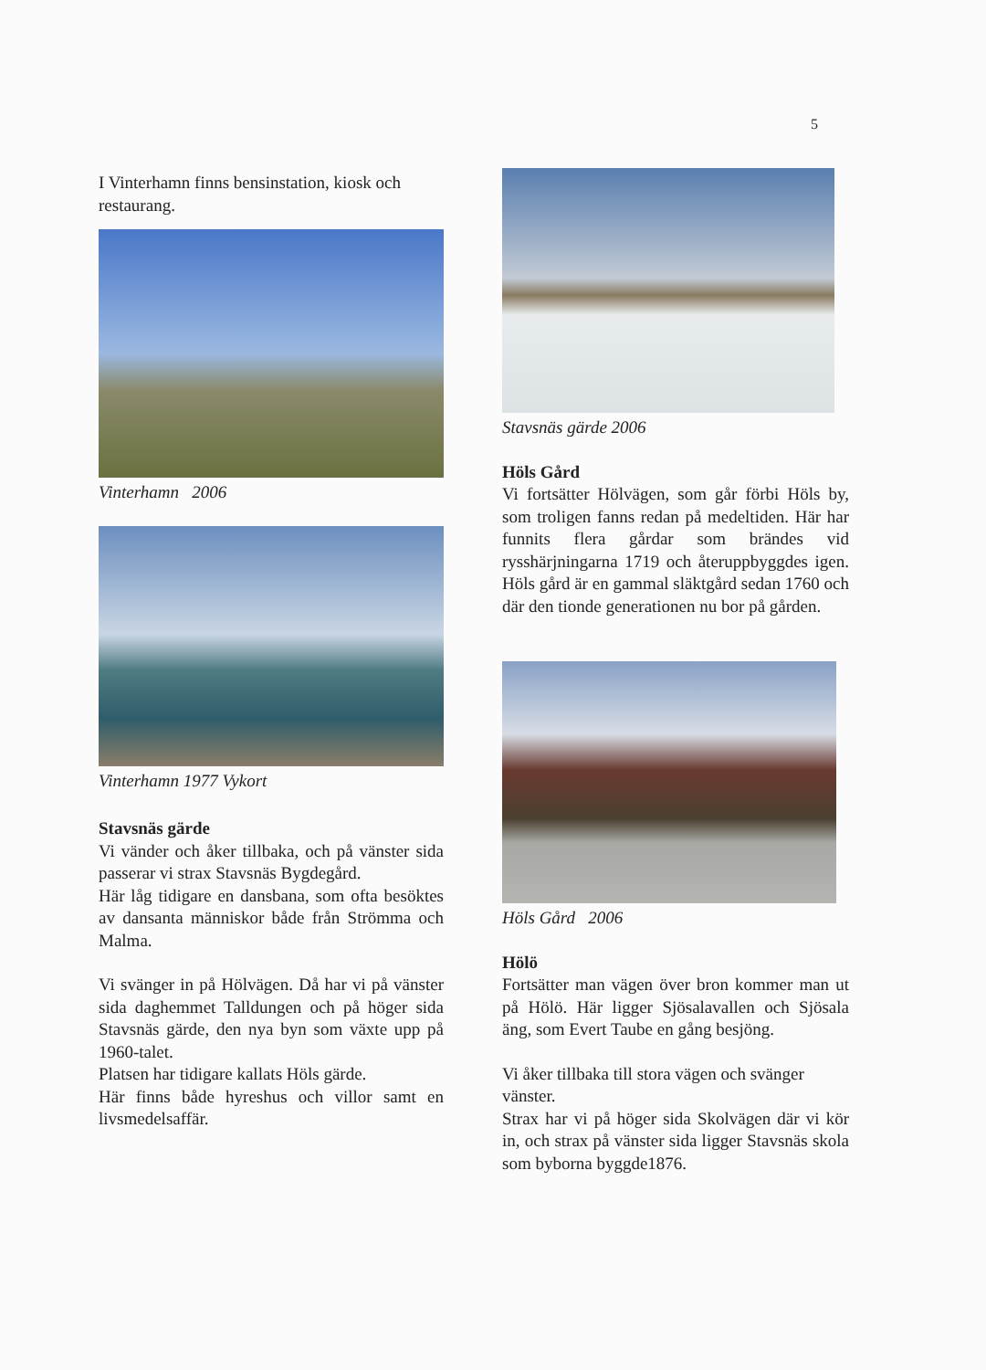5
I Vinterhamn finns bensinstation, kiosk och restaurang.
Vinterhamn 2006
Vinterhamn 1977 Vykort
Stavsnäs gärde
Vi vänder och åker tillbaka, och på vänster sida passerar vi strax Stavsnäs Bygdegård.
Här låg tidigare en dansbana, som ofta besöktes av dansanta människor både från Strömma och Malma.
Vi svänger in på Hölvägen. Då har vi på vänster sida daghemmet Talldungen och på höger sida Stavsnäs gärde, den nya byn som växte upp på 1960-talet.
Platsen har tidigare kallats Höls gärde.
Här finns både hyreshus och villor samt en livsmedelsaffär.
Stavsnäs gärde 2006
Höls Gård
Vi fortsätter Hölvägen, som går förbi Höls by, som troligen fanns redan på medeltiden. Här har funnits flera gårdar som brändes vid rysshärjningarna 1719 och återuppbyggdes igen. Höls gård är en gammal släktgård sedan 1760 och där den tionde generationen nu bor på gården.
Höls Gård 2006
Hölö
Fortsätter man vägen över bron kommer man ut på Hölö. Här ligger Sjösalavallen och Sjösala äng, som Evert Taube en gång besjöng.
Vi åker tillbaka till stora vägen och svänger vänster.
Strax har vi på höger sida Skolvägen där vi kör in, och strax på vänster sida ligger Stavsnäs skola som byborna byggde1876.